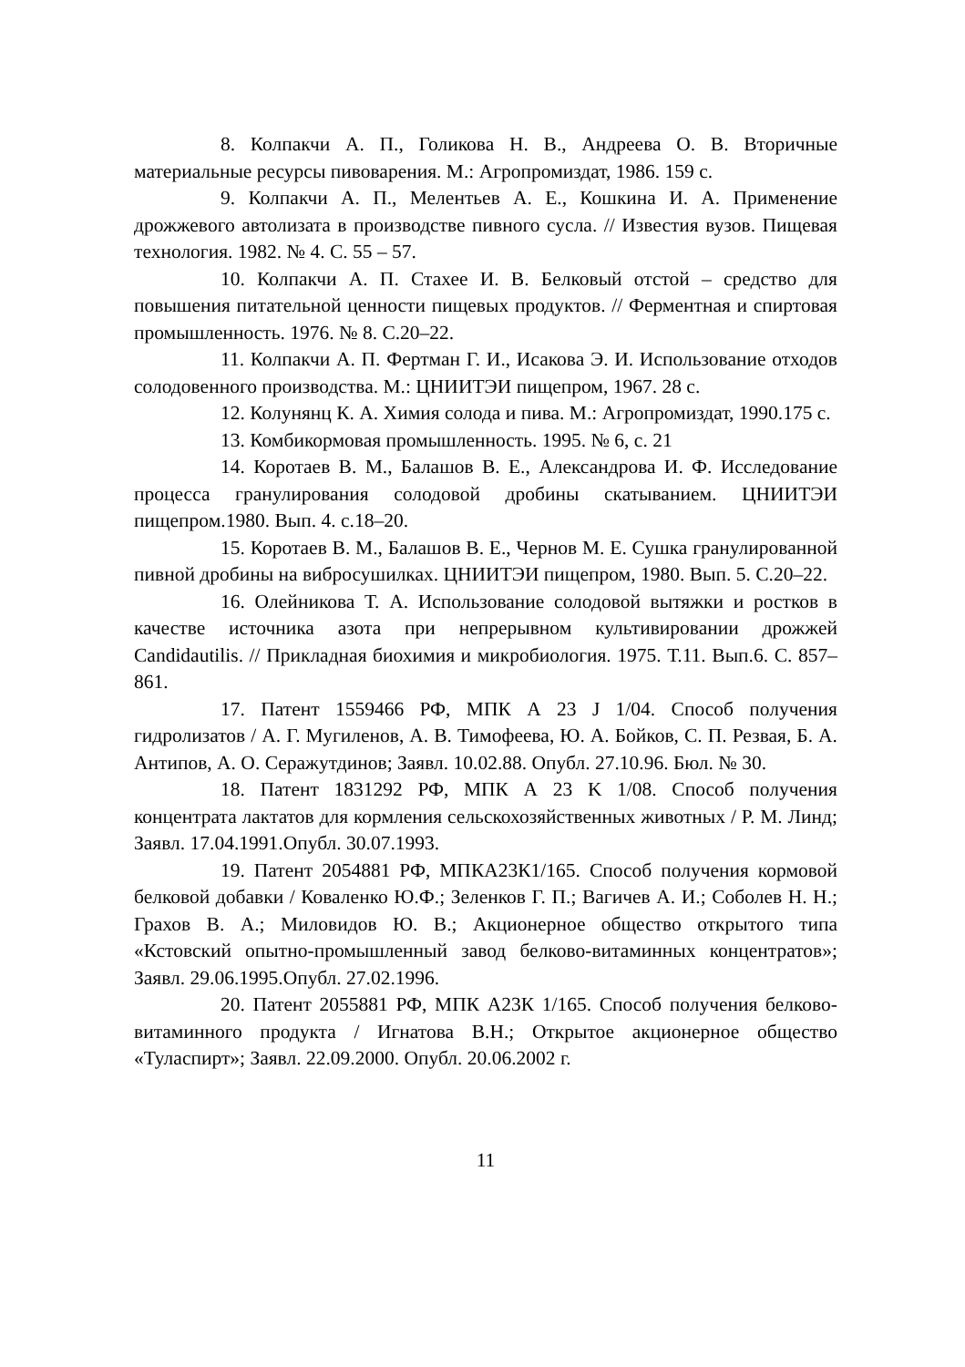8. Колпакчи А. П., Голикова Н. В., Андреева О. В. Вторичные материальные ресурсы пивоварения. М.: Агропромиздат, 1986. 159 с.
9. Колпакчи А. П., Мелентьев А. Е., Кошкина И. А. Применение дрожжевого автолизата в производстве пивного сусла. // Известия вузов. Пищевая технология. 1982. № 4. С. 55 – 57.
10. Колпакчи А. П. Стахее И. В. Белковый отстой – средство для повышения питательной ценности пищевых продуктов. // Ферментная и спиртовая промышленность. 1976. № 8. С.20–22.
11. Колпакчи А. П. Фертман Г. И., Исакова Э. И. Использование отходов солодовенного производства. М.: ЦНИИТЭИ пищепром, 1967. 28 с.
12. Колунянц К. А. Химия солода и пива. М.: Агропромиздат, 1990.175 с.
13. Комбикормовая промышленность. 1995. № 6, с. 21
14. Коротаев В. М., Балашов В. Е., Александрова И. Ф. Исследование процесса гранулирования солодовой дробины скатыванием. ЦНИИТЭИ пищепром.1980. Вып. 4. с.18–20.
15. Коротаев В. М., Балашов В. Е., Чернов М. Е. Сушка гранулированной пивной дробины на вибросушилках. ЦНИИТЭИ пищепром, 1980. Вып. 5. С.20–22.
16. Олейникова Т. А. Использование солодовой вытяжки и ростков в качестве источника азота при непрерывном культивировании дрожжей Candidautilis. // Прикладная биохимия и микробиология. 1975. Т.11. Вып.6. С. 857–861.
17. Патент 1559466 РФ, МПК А 23 J 1/04. Способ получения гидролизатов / А. Г. Мугиленов, А. В. Тимофеева, Ю. А. Бойков, С. П. Резвая, Б. А. Антипов, А. О. Серажутдинов; Заявл. 10.02.88. Опубл. 27.10.96. Бюл. № 30.
18. Патент 1831292 РФ, МПК А 23 K 1/08. Способ получения концентрата лактатов для кормления сельскохозяйственных животных / Р. М. Линд; Заявл. 17.04.1991.Опубл. 30.07.1993.
19. Патент 2054881 РФ, МПКА23К1/165. Способ получения кормовой белковой добавки / Коваленко Ю.Ф.; Зеленков Г. П.; Вагичев А. И.; Соболев Н. Н.; Грахов В. А.; Миловидов Ю. В.; Акционерное общество открытого типа «Кстовский опытно-промышленный завод белково-витаминных концентратов»; Заявл. 29.06.1995.Опубл. 27.02.1996.
20. Патент 2055881 РФ, МПК А23К 1/165. Способ получения белково-витаминного продукта / Игнатова В.Н.; Открытое акционерное общество «Туласпирт»; Заявл. 22.09.2000. Опубл. 20.06.2002 г.
11